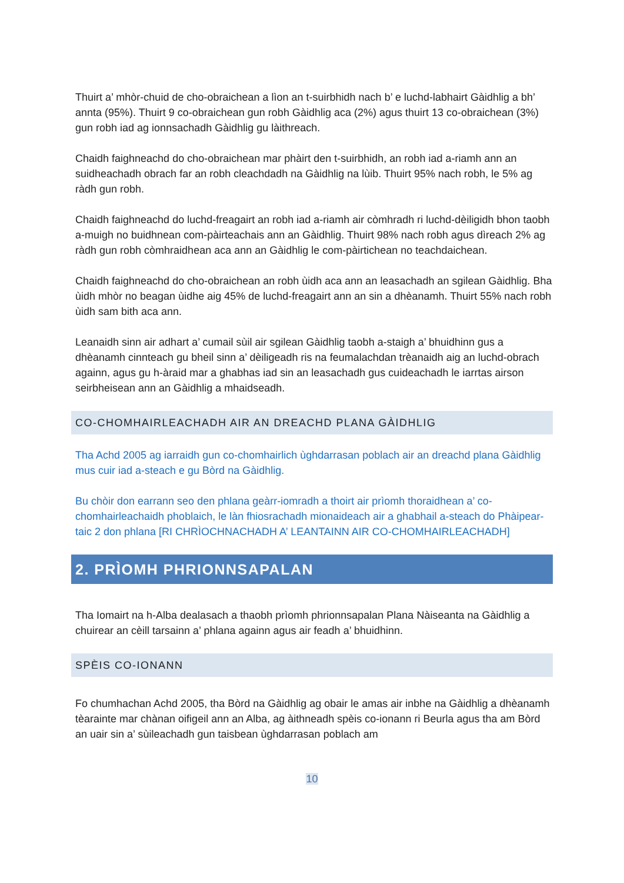Thuirt a’ mhòr-chuid de cho-obraichean a lìon an t-suirbhidh nach b’ e luchd-labhairt Gàidhlig a bh’ annta (95%). Thuirt 9 co-obraichean gun robh Gàidhlig aca (2%) agus thuirt 13 co-obraichean (3%) gun robh iad ag ionnsachadh Gàidhlig gu làithreach.
Chaidh faighneachd do cho-obraichean mar phàirt den t-suirbhidh, an robh iad a-riamh ann an suidheachadh obrach far an robh cleachdadh na Gàidhlig na lùib. Thuirt 95% nach robh, le 5% ag ràdh gun robh.
Chaidh faighneachd do luchd-freagairt an robh iad a-riamh air còmhradh ri luchd-dèiligidh bhon taobh a-muigh no buidhnean com-pàirteachais ann an Gàidhlig. Thuirt 98% nach robh agus dìreach 2% ag ràdh gun robh còmhraidhean aca ann an Gàidhlig le com-pàirtichean no teachdaichean.
Chaidh faighneachd do cho-obraichean an robh ùidh aca ann an leasachadh an sgilean Gàidhlig. Bha ùidh mhòr no beagan ùidhe aig 45% de luchd-freagairt ann an sin a dhèanamh. Thuirt 55% nach robh ùidh sam bith aca ann.
Leanaidh sinn air adhart a’ cumail sùil air sgilean Gàidhlig taobh a-staigh a’ bhuidhinn gus a dhèanamh cinnteach gu bheil sinn a’ dèiligeadh ris na feumalachdan trèanaidh aig an luchd-obrach againn, agus gu h-àraid mar a ghabhas iad sin an leasachadh gus cuideachadh le iarrtas airson seirbheisean ann an Gàidhlig a mhaidseadh.
CO-CHOMHAIRLEACHADH AIR AN DREACHD PLANA GÀIDHLIG
Tha Achd 2005 ag iarraidh gun co-chomhairlich ùghdarrasan poblach air an dreachd plana Gàidhlig mus cuir iad a-steach e gu Bòrd na Gàidhlig.
Bu chòir don earrann seo den phlana geàrr-iomradh a thoirt air prìomh thoraidhean a’ co-chomhairleachaidh phoblaich, le làn fhiosrachadh mionaideach air a ghabhail a-steach do Phàipear-taic 2 don phlana [RI CHRÌOCHNACHADH A’ LEANTAINN AIR CO-CHOMHAIRLEACHADH]
2. PRÌOMH PHRIONNSAPALAN
Tha Iomairt na h-Alba dealasach a thaobh prìomh phrionnsapalan Plana Nàiseanta na Gàidhlig a chuirear an cèill tarsainn a’ phlana againn agus air feadh a’ bhuidhinn.
SPÈIS CO-IONANN
Fo chumhachan Achd 2005, tha Bòrd na Gàidhlig ag obair le amas air inbhe na Gàidhlig a dhèanamh tèarainte mar chànan oifigeil ann an Alba, ag àithneadh spèis co-ionann ri Beurla agus tha am Bòrd an uair sin a’ sùileachadh gun taisbean ùghdarrasan poblach am
10